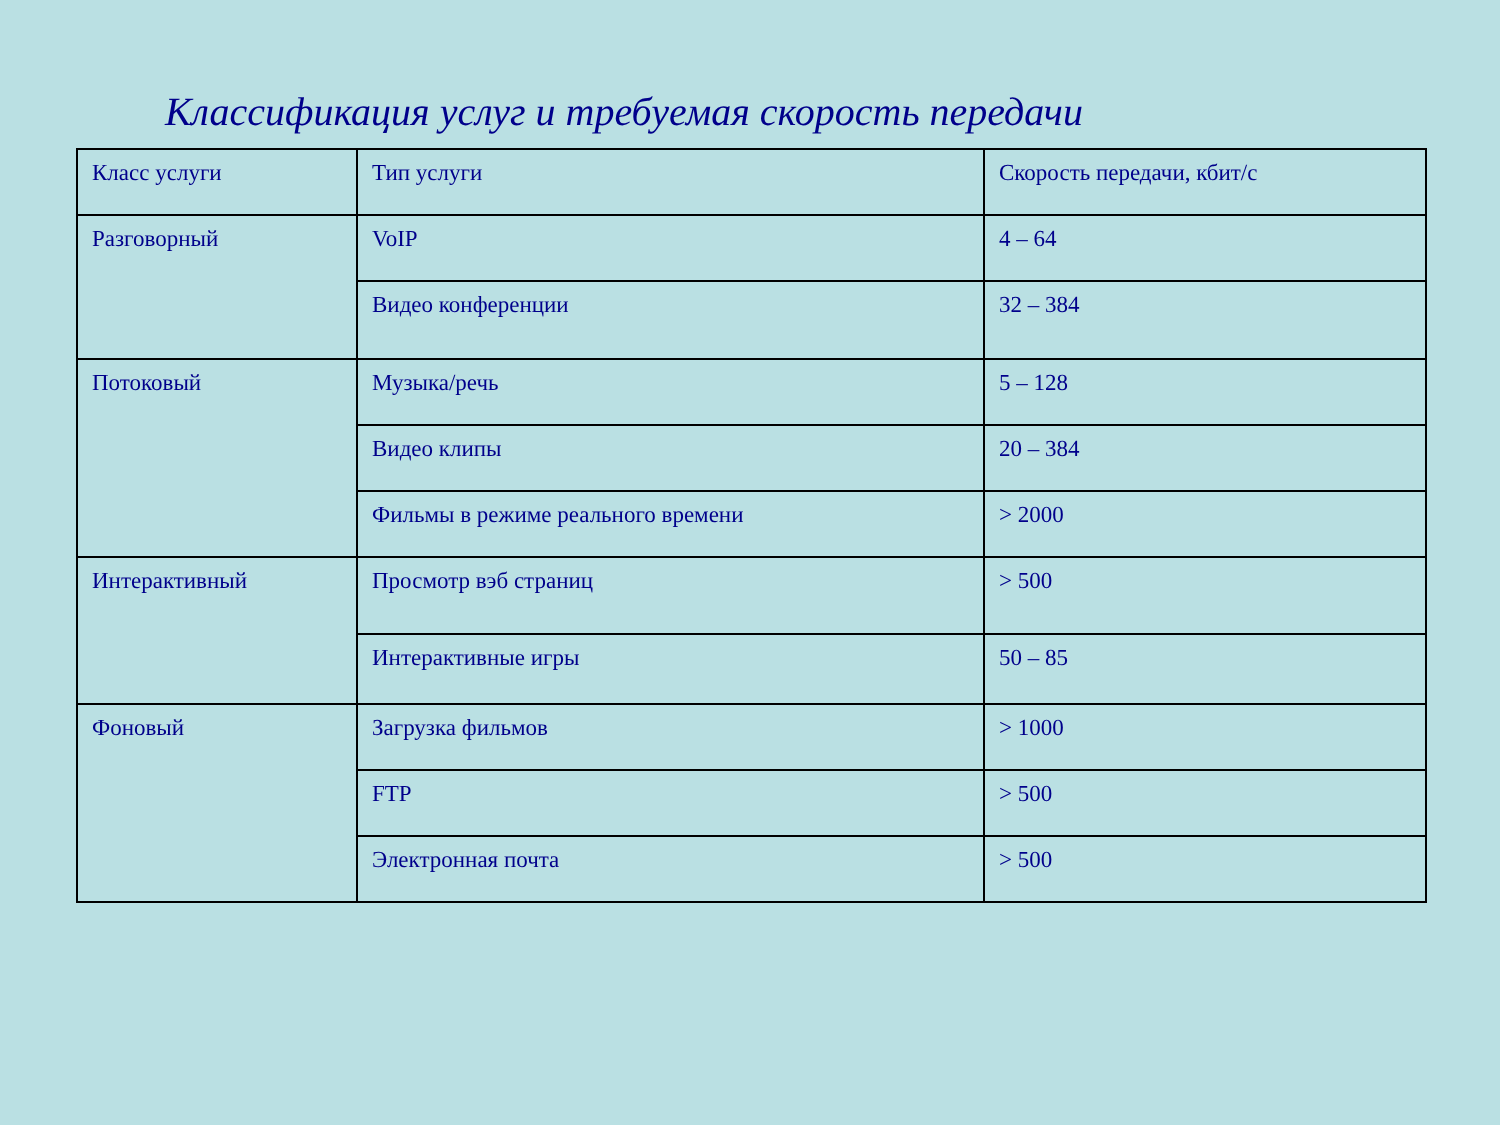Классификация услуг и требуемая скорость передачи
| Класс услуги | Тип услуги | Скорость передачи, кбит/с |
| Разговорный | VoIP | 4 – 64 |
| | Видео конференции | 32 – 384 |
| Потоковый | Музыка/речь | 5 – 128 |
| | Видео клипы | 20 – 384 |
| | Фильмы в режиме реального времени | > 2000 |
| Интерактивный | Просмотр вэб страниц | > 500 |
| | Интерактивные игры | 50 – 85 |
| Фоновый | Загрузка фильмов | > 1000 |
| | FTP | > 500 |
| | Электронная почта | > 500 |